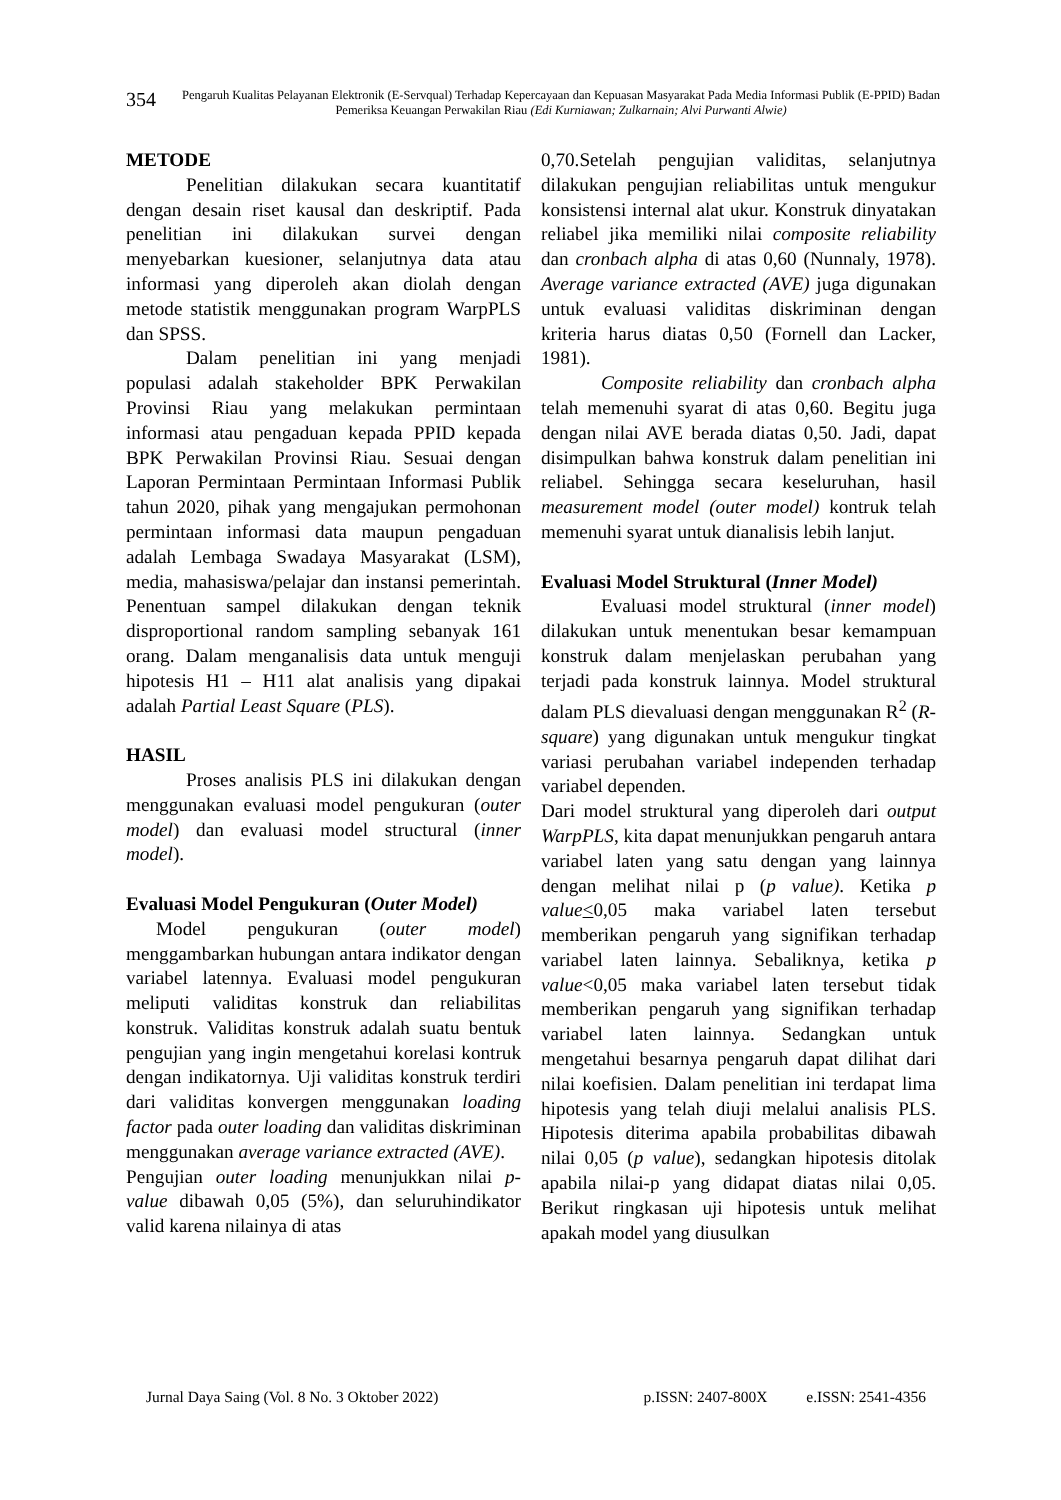354
Pengaruh Kualitas Pelayanan Elektronik (E-Servqual) Terhadap Kepercayaan dan Kepuasan Masyarakat Pada Media Informasi Publik (E-PPID) Badan Pemeriksa Keuangan Perwakilan Riau (Edi Kurniawan; Zulkarnain; Alvi Purwanti Alwie)
METODE
Penelitian dilakukan secara kuantitatif dengan desain riset kausal dan deskriptif. Pada penelitian ini dilakukan survei dengan menyebarkan kuesioner, selanjutnya data atau informasi yang diperoleh akan diolah dengan metode statistik menggunakan program WarpPLS dan SPSS.
Dalam penelitian ini yang menjadi populasi adalah stakeholder BPK Perwakilan Provinsi Riau yang melakukan permintaan informasi atau pengaduan kepada PPID kepada BPK Perwakilan Provinsi Riau. Sesuai dengan Laporan Permintaan Permintaan Informasi Publik tahun 2020, pihak yang mengajukan permohonan permintaan informasi data maupun pengaduan adalah Lembaga Swadaya Masyarakat (LSM), media, mahasiswa/pelajar dan instansi pemerintah. Penentuan sampel dilakukan dengan teknik disproportional random sampling sebanyak 161 orang. Dalam menganalisis data untuk menguji hipotesis H1 – H11 alat analisis yang dipakai adalah Partial Least Square (PLS).
HASIL
Proses analisis PLS ini dilakukan dengan menggunakan evaluasi model pengukuran (outer model) dan evaluasi model structural (inner model).
Evaluasi Model Pengukuran (Outer Model)
Model pengukuran (outer model) menggambarkan hubungan antara indikator dengan variabel latennya. Evaluasi model pengukuran meliputi validitas konstruk dan reliabilitas konstruk. Validitas konstruk adalah suatu bentuk pengujian yang ingin mengetahui korelasi kontruk dengan indikatornya. Uji validitas konstruk terdiri dari validitas konvergen menggunakan loading factor pada outer loading dan validitas diskriminan menggunakan average variance extracted (AVE).
Pengujian outer loading menunjukkan nilai p-value dibawah 0,05 (5%), dan seluruhindikator valid karena nilainya di atas
0,70.Setelah pengujian validitas, selanjutnya dilakukan pengujian reliabilitas untuk mengukur konsistensi internal alat ukur. Konstruk dinyatakan reliabel jika memiliki nilai composite reliability dan cronbach alpha di atas 0,60 (Nunnaly, 1978). Average variance extracted (AVE) juga digunakan untuk evaluasi validitas diskriminan dengan kriteria harus diatas 0,50 (Fornell dan Lacker, 1981).
Composite reliability dan cronbach alpha telah memenuhi syarat di atas 0,60. Begitu juga dengan nilai AVE berada diatas 0,50. Jadi, dapat disimpulkan bahwa konstruk dalam penelitian ini reliabel. Sehingga secara keseluruhan, hasil measurement model (outer model) kontruk telah memenuhi syarat untuk dianalisis lebih lanjut.
Evaluasi Model Struktural (Inner Model)
Evaluasi model struktural (inner model) dilakukan untuk menentukan besar kemampuan konstruk dalam menjelaskan perubahan yang terjadi pada konstruk lainnya. Model struktural dalam PLS dievaluasi dengan menggunakan R<sup>2</sup> (R-square) yang digunakan untuk mengukur tingkat variasi perubahan variabel independen terhadap variabel dependen.
Dari model struktural yang diperoleh dari output WarpPLS, kita dapat menunjukkan pengaruh antara variabel laten yang satu dengan yang lainnya dengan melihat nilai p (p value). Ketika p value<0,05 maka variabel laten tersebut memberikan pengaruh yang signifikan terhadap variabel laten lainnya. Sebaliknya, ketika p value<0,05 maka variabel laten tersebut tidak memberikan pengaruh yang signifikan terhadap variabel laten lainnya. Sedangkan untuk mengetahui besarnya pengaruh dapat dilihat dari nilai koefisien. Dalam penelitian ini terdapat lima hipotesis yang telah diuji melalui analisis PLS. Hipotesis diterima apabila probabilitas dibawah nilai 0,05 (p value), sedangkan hipotesis ditolak apabila nilai-p yang didapat diatas nilai 0,05. Berikut ringkasan uji hipotesis untuk melihat apakah model yang diusulkan
Jurnal Daya Saing (Vol. 8 No. 3 Oktober 2022) p.ISSN: 2407-800X e.ISSN: 2541-4356